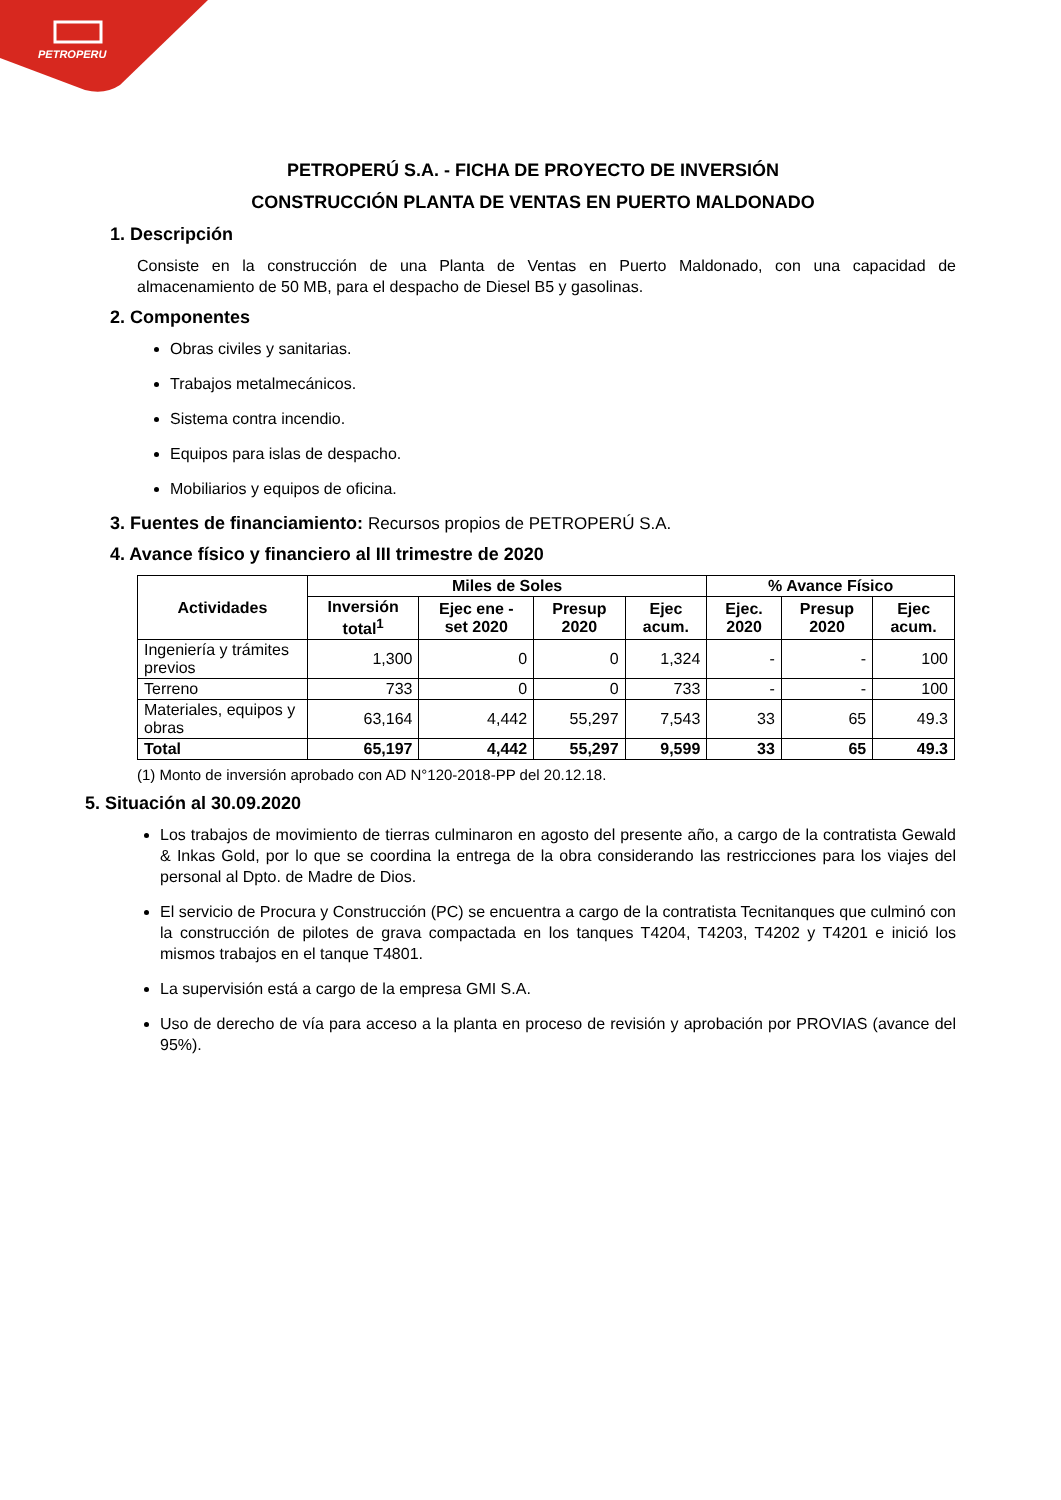PETROPERU
PETROPERÚ S.A. - FICHA DE PROYECTO DE INVERSIÓN
CONSTRUCCIÓN PLANTA DE VENTAS EN PUERTO MALDONADO
1. Descripción
Consiste en la construcción de una Planta de Ventas en Puerto Maldonado, con una capacidad de almacenamiento de 50 MB, para el despacho de Diesel B5 y gasolinas.
2. Componentes
Obras civiles y sanitarias.
Trabajos metalmecánicos.
Sistema contra incendio.
Equipos para islas de despacho.
Mobiliarios y equipos de oficina.
3. Fuentes de financiamiento: Recursos propios de PETROPERÚ S.A.
4. Avance físico y financiero al III trimestre de 2020
| Actividades | Miles de Soles | | | | % Avance Físico | | |
| --- | --- | --- | --- | --- | --- | --- | --- |
| | Inversión total<sup>1</sup> | Ejec ene - set 2020 | Presup 2020 | Ejec acum. | Ejec. 2020 | Presup 2020 | Ejec acum. |
| Ingeniería y trámites previos | 1,300 | 0 | 0 | 1,324 | - | - | 100 |
| Terreno | 733 | 0 | 0 | 733 | - | - | 100 |
| Materiales, equipos y obras | 63,164 | 4,442 | 55,297 | 7,543 | 33 | 65 | 49.3 |
| Total | 65,197 | 4,442 | 55,297 | 9,599 | 33 | 65 | 49.3 |
(1) Monto de inversión aprobado con AD N°120-2018-PP del 20.12.18.
5. Situación al 30.09.2020
Los trabajos de movimiento de tierras culminaron en agosto del presente año, a cargo de la contratista Gewald & Inkas Gold, por lo que se coordina la entrega de la obra considerando las restricciones para los viajes del personal al Dpto. de Madre de Dios.
El servicio de Procura y Construcción (PC) se encuentra a cargo de la contratista Tecnitanques que culminó con la construcción de pilotes de grava compactada en los tanques T4204, T4203, T4202 y T4201 e inició los mismos trabajos en el tanque T4801.
La supervisión está a cargo de la empresa GMI S.A.
Uso de derecho de vía para acceso a la planta en proceso de revisión y aprobación por PROVIAS (avance del 95%).